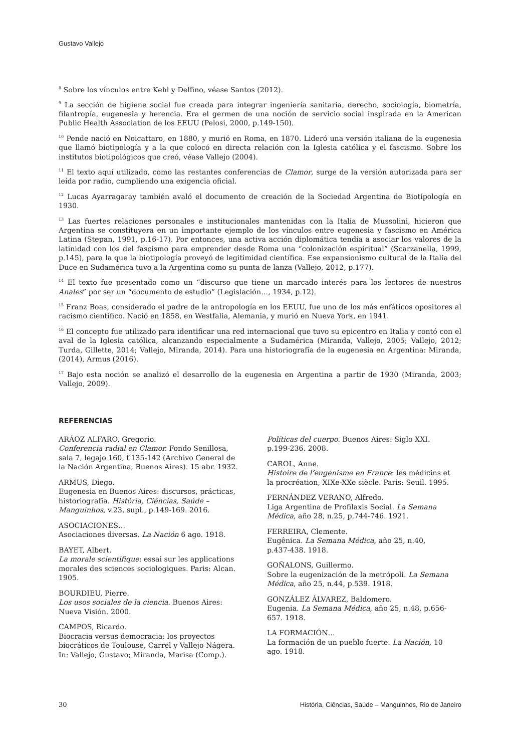Gustavo Vallejo
<sup>8</sup> Sobre los vínculos entre Kehl y Delfino, véase Santos (2012).
<sup>9</sup> La sección de higiene social fue creada para integrar ingeniería sanitaria, derecho, sociología, biometría, filantropía, eugenesia y herencia. Era el germen de una noción de servicio social inspirada en la American Public Health Association de los EEUU (Pelosi, 2000, p.149-150).
<sup>10</sup> Pende nació en Noicattaro, en 1880, y murió en Roma, en 1870. Lideró una versión italiana de la eugenesia que llamó biotipología y a la que colocó en directa relación con la Iglesia católica y el fascismo. Sobre los institutos biotipológicos que creó, véase Vallejo (2004).
<sup>11</sup> El texto aquí utilizado, como las restantes conferencias de Clamor, surge de la versión autorizada para ser leída por radio, cumpliendo una exigencia oficial.
<sup>12</sup> Lucas Ayarragaray también avaló el documento de creación de la Sociedad Argentina de Biotipología en 1930.
<sup>13</sup> Las fuertes relaciones personales e institucionales mantenidas con la Italia de Mussolini, hicieron que Argentina se constituyera en un importante ejemplo de los vínculos entre eugenesia y fascismo en América Latina (Stepan, 1991, p.16-17). Por entonces, una activa acción diplomática tendía a asociar los valores de la latinidad con los del fascismo para emprender desde Roma una “colonización espiritual” (Scarzanella, 1999, p.145), para la que la biotipología proveyó de legitimidad científica. Ese expansionismo cultural de la Italia del Duce en Sudamérica tuvo a la Argentina como su punta de lanza (Vallejo, 2012, p.177).
<sup>14</sup> El texto fue presentado como un “discurso que tiene un marcado interés para los lectores de nuestros Anales” por ser un “documento de estudio” (Legislación…, 1934, p.12).
<sup>15</sup> Franz Boas, considerado el padre de la antropología en los EEUU, fue uno de los más enfáticos opositores al racismo científico. Nació en 1858, en Westfalia, Alemania, y murió en Nueva York, en 1941.
<sup>16</sup> El concepto fue utilizado para identificar una red internacional que tuvo su epicentro en Italia y contó con el aval de la Iglesia católica, alcanzando especialmente a Sudamérica (Miranda, Vallejo, 2005; Vallejo, 2012; Turda, Gillette, 2014; Vallejo, Miranda, 2014). Para una historiografía de la eugenesia en Argentina: Miranda, (2014), Armus (2016).
<sup>17</sup> Bajo esta noción se analizó el desarrollo de la eugenesia en Argentina a partir de 1930 (Miranda, 2003; Vallejo, 2009).
REFERENCIAS
ARÁOZ ALFARO, Gregorio.
Conferencia radial en Clamor. Fondo Senillosa, sala 7, legajo 160, f.135-142 (Archivo General de la Nación Argentina, Buenos Aires). 15 abr. 1932.
ARMUS, Diego.
Eugenesia en Buenos Aires: discursos, prácticas, historiografía. História, Ciências, Saúde – Manguinhos, v.23, supl., p.149-169. 2016.
ASOCIACIONES…
Asociaciones diversas. La Nación 6 ago. 1918.
BAYET, Albert.
La morale scientifique: essai sur les applications morales des sciences sociologiques. Paris: Alcan. 1905.
BOURDIEU, Pierre.
Los usos sociales de la ciencia. Buenos Aires: Nueva Visión. 2000.
CAMPOS, Ricardo.
Biocracia versus democracia: los proyectos biocráticos de Toulouse, Carrel y Vallejo Nágera. In: Vallejo, Gustavo; Miranda, Marisa (Comp.).
Políticas del cuerpo. Buenos Aires: Siglo XXI. p.199-236. 2008.
CAROL, Anne.
Histoire de l’eugenisme en France: les médicins et la procréation, XIXe-XXe siècle. Paris: Seuil. 1995.
FERNÁNDEZ VERANO, Alfredo.
Liga Argentina de Profilaxis Social. La Semana Médica, año 28, n.25, p.744-746. 1921.
FERREIRA, Clemente.
Eugênica. La Semana Médica, año 25, n.40, p.437-438. 1918.
GOÑALONS, Guillermo.
Sobre la eugenización de la metrópoli. La Semana Médica, año 25, n.44, p.539. 1918.
GONZÁLEZ ÁLVAREZ, Baldomero.
Eugenia. La Semana Médica, año 25, n.48, p.656-657. 1918.
LA FORMACIÓN…
La formación de un pueblo fuerte. La Nación, 10 ago. 1918.
30 História, Ciências, Saúde – Manguinhos, Rio de Janeiro